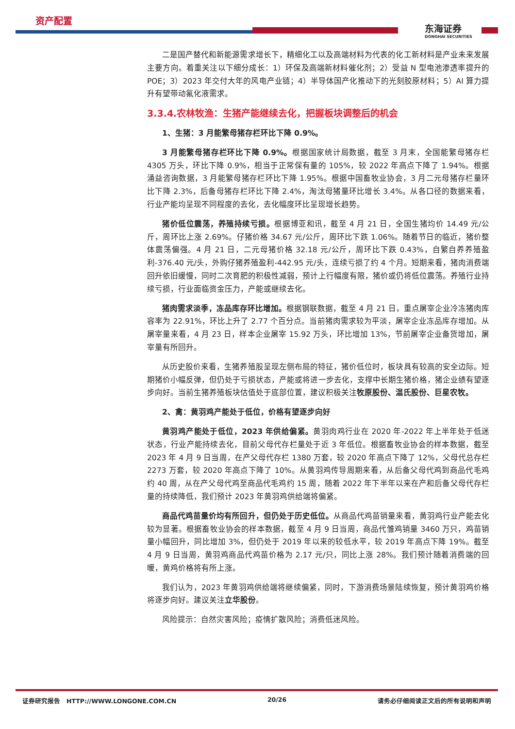资产配置
东海证券
DONGHAI SECURITIES
二是国产替代和新能源需求增长下，精细化工以及高端材料为代表的化工新材料是产业未来发展主要方向。着重关注以下细分成长：1）环保及高端新材料催化剂；2）受益 N 型电池渗透率提升的 POE；3）2023 年交付大年的风电产业链；4）半导体国产化推动下的光刻胶原材料；5）AI 算力提升有望带动氟化液需求。
3.3.4.农林牧渔：生猪产能继续去化，把握板块调整后的机会
1、生猪：3 月能繁母猪存栏环比下降 0.9%。
3 月能繁母猪存栏环比下降 0.9%。根据国家统计局数据，截至 3 月末，全国能繁母猪存栏 4305 万头，环比下降 0.9%，相当于正常保有量的 105%，较 2022 年高点下降了 1.94%。根据涌益咨询数据，3 月能繁母猪存栏环比下降 1.95%。根据中国畜牧业协会，3 月二元母猪存栏量环比下降 2.3%，后备母猪存栏环比下降 2.4%，淘汰母猪量环比增长 3.4%。从各口径的数据来看，行业产能均呈现不同程度的去化，去化幅度环比呈现增长趋势。
猪价低位震荡，养殖持续亏损。根据博亚和讯，截至 4 月 21 日，全国生猪均价 14.49 元/公斤，周环比上涨 2.69%。仔猪价格 34.67 元/公斤，周环比下跌 1.06%。随着节日的临近，猪价整体震荡偏强。4 月 21 日，二元母猪价格 32.18 元/公斤，周环比下跌 0.43%，自繁自养养殖盈利-376.40 元/头，外购仔猪养殖盈利-442.95 元/头，连续亏损了约 4 个月。短期来看，猪肉消费端回升依旧缓慢，同时二次育肥的积极性减弱，预计上行幅度有限，猪价或仍将低位震荡。养殖行业持续亏损，行业面临资金压力，产能或继续去化。
猪肉需求淡季，冻品库存环比增加。根据钢联数据，截至 4 月 21 日，重点屠宰企业冷冻猪肉库容率为 22.91%，环比上升了 2.77 个百分点。当前猪肉需求较为平淡，屠宰企业冻品库存增加。从屠宰量来看，4 月 23 日，样本企业屠宰 15.92 万头，环比增加 13%，节前屠宰企业备货增加，屠宰量有所回升。
从历史股价来看，生猪养殖股呈现左侧布局的特征，猪价低位时，板块具有较高的安全边际。短期猪价小幅反弹，但仍处于亏损状态，产能或将进一步去化，支撑中长期生猪价格，猪企业绩有望逐步向好。当前生猪养殖板块估值处于底部位置，建议积极关注牧原股份、温氏股份、巨星农牧。
2、禽：黄羽鸡产能处于低位，价格有望逐步向好
黄羽鸡产能处于低位，2023 年供给偏紧。黄羽肉鸡行业在 2020 年-2022 年上半年处于低迷状态，行业产能持续去化，目前父母代存栏量处于近 3 年低位。根据畜牧业协会的样本数据，截至 2023 年 4 月 9 日当周，在产父母代存栏 1380 万套，较 2020 年高点下降了 12%，父母代总存栏 2273 万套，较 2020 年高点下降了 10%。从黄羽鸡传导周期来看，从后备父母代鸡到商品代毛鸡约 40 周，从在产父母代鸡至商品代毛鸡约 15 周，随着 2022 年下半年以来在产和后备父母代存栏量的持续降低，我们预计 2023 年黄羽鸡供给端将偏紧。
商品代鸡苗量价均有所回升，但仍处于历史低位。从商品代鸡苗销量来看，黄羽鸡行业产能去化较为显著。根据畜牧业协会的样本数据，截至 4 月 9 日当周，商品代雏鸡销量 3460 万只，鸡苗销量小幅回升，同比增加 3%，但仍处于 2019 年以来的较低水平，较 2019 年高点下降 19%。截至 4 月 9 日当周，黄羽鸡商品代鸡苗价格为 2.17 元/只，同比上涨 28%。我们预计随着消费端的回暖，黄鸡价格将有所上涨。
我们认为，2023 年黄羽鸡供给端将继续偏紧，同时，下游消费场景陆续恢复，预计黄羽鸡价格将逐步向好。建议关注立华股份。
风险提示：自然灾害风险；疫情扩散风险；消费低迷风险。
证券研究报告 HTTP://WWW.LONGONE.COM.CN 20/26 请务必仔细阅读正文后的所有说明和声明